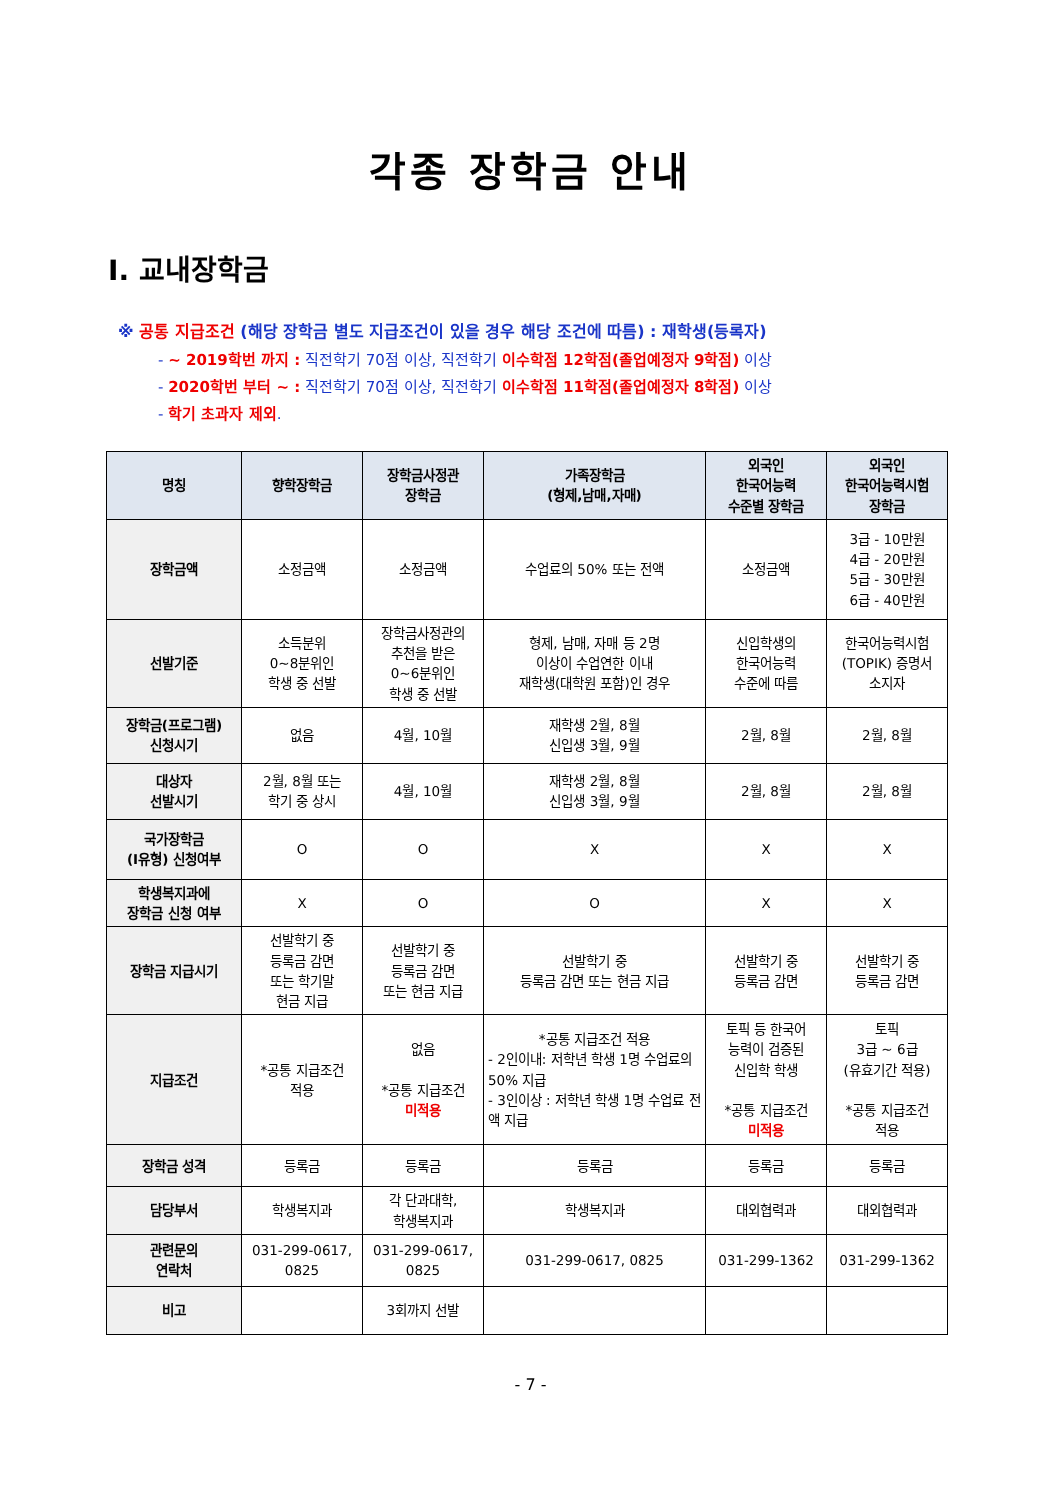각종 장학금 안내
Ⅰ. 교내장학금
※ 공통 지급조건 (해당 장학금 별도 지급조건이 있을 경우 해당 조건에 따름) : 재학생(등록자)
- ~ 2019학번 까지 : 직전학기 70점 이상, 직전학기 이수학점 12학점(졸업예정자 9학점) 이상
- 2020학번 부터 ~ : 직전학기 70점 이상, 직전학기 이수학점 11학점(졸업예정자 8학점) 이상
- 학기 초과자 제외.
| 명칭 | 향학장학금 | 장학금사정관 장학금 | 가족장학금 (형제,남매,자매) | 외국인 한국어능력 수준별 장학금 | 외국인 한국어능력시험 장학금 |
| --- | --- | --- | --- | --- | --- |
| 장학금액 | 소정금액 | 소정금액 | 수업료의 50% 또는 전액 | 소정금액 | 3급 - 10만원 4급 - 20만원 5급 - 30만원 6급 - 40만원 |
| 선발기준 | 소득분위 0~8분위인 학생 중 선발 | 장학금사정관의 추천을 받은 0~6분위인 학생 중 선발 | 형제, 남매, 자매 등 2명 이상이 수업연한 이내 재학생(대학원 포함)인 경우 | 신입학생의 한국어능력 수준에 따름 | 한국어능력시험 (TOPIK) 증명서 소지자 |
| 장학금(프로그램) 신청시기 | 없음 | 4월, 10월 | 재학생 2월, 8월 신입생 3월, 9월 | 2월, 8월 | 2월, 8월 |
| 대상자 선발시기 | 2월, 8월 또는 학기 중 상시 | 4월, 10월 | 재학생 2월, 8월 신입생 3월, 9월 | 2월, 8월 | 2월, 8월 |
| 국가장학금 (Ⅰ유형) 신청여부 | O | O | X | X | X |
| 학생복지과에 장학금 신청 여부 | X | O | O | X | X |
| 장학금 지급시기 | 선발학기 중 등록금 감면 또는 학기말 현금 지급 | 선발학기 중 등록금 감면 또는 현금 지급 | 선발학기 중 등록금 감면 또는 현금 지급 | 선발학기 중 등록금 감면 | 선발학기 중 등록금 감면 |
| 지급조건 | *공통 지급조건 적용 | 없음 *공통 지급조건 미적용 | *공통 지급조건 적용 - 2인이내: 저학년 학생 1명 수업료의50% 지급 - 3인이상 : 저학년 학생 1명 수업료 전액 지급 | 토픽 등 한국어 능력이 검증된 신입학 학생 *공통 지급조건 미적용 | 토픽 3급 ~ 6급 (유효기간 적용) *공통 지급조건 적용 |
| 장학금 성격 | 등록금 | 등록금 | 등록금 | 등록금 | 등록금 |
| 담당부서 | 학생복지과 | 각 단과대학, 학생복지과 | 학생복지과 | 대외협력과 | 대외협력과 |
| 관련문의 연락처 | 031-299-0617, 0825 | 031-299-0617, 0825 | 031-299-0617, 0825 | 031-299-1362 | 031-299-1362 |
| 비고 | | 3회까지 선발 | | | |
- 7 -